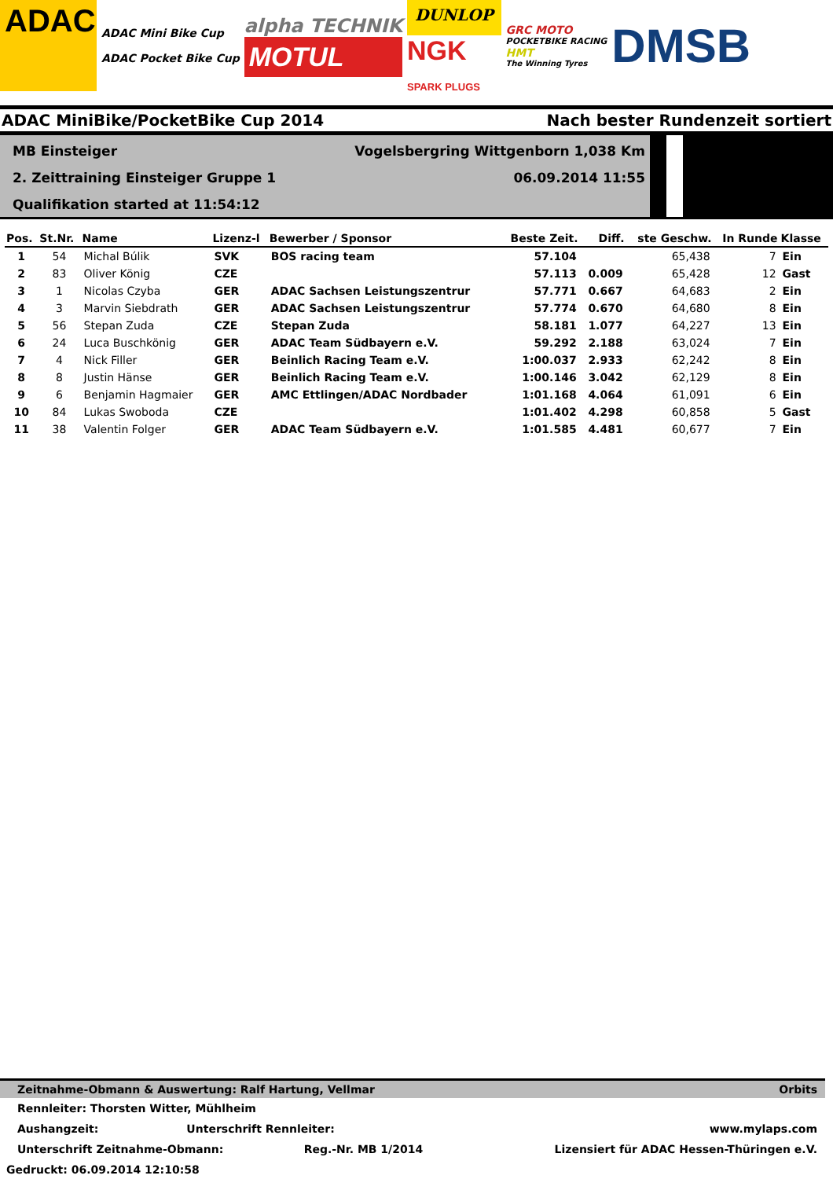ADAC
ADAC Mini Bike Cup
ADAC Pocket Bike Cup
alpha TECHNIK
MOTUL
DUNLOP
NGK
SPARK PLUGS
GRC MOTO
POCKETBIKE RACING
HMT
The Winning Tyres
DMSB
ADAC MiniBike/PocketBike Cup 2014 Nach bester Rundenzeit sortiert
MB Einsteiger Vogelsbergring Wittgenborn 1,038 Km
2. Zeittraining Einsteiger Gruppe 1 06.09.2014 11:55
Qualifikation started at 11:54:12
| Pos. | St.Nr. | Name | Lizenz-l | Bewerber / Sponsor | Beste Zeit. | Diff. | ste Geschw. | In Runde | Klasse |
| --- | --- | --- | --- | --- | --- | --- | --- | --- | --- |
| 1 | 54 | Michal Búlik | SVK | BOS racing team | 57.104 | | 65,438 | 7 | Ein |
| 2 | 83 | Oliver König | CZE | | 57.113 | 0.009 | 65,428 | 12 | Gast |
| 3 | 1 | Nicolas Czyba | GER | ADAC Sachsen Leistungszentrur | 57.771 | 0.667 | 64,683 | 2 | Ein |
| 4 | 3 | Marvin Siebdrath | GER | ADAC Sachsen Leistungszentrur | 57.774 | 0.670 | 64,680 | 8 | Ein |
| 5 | 56 | Stepan Zuda | CZE | Stepan Zuda | 58.181 | 1.077 | 64,227 | 13 | Ein |
| 6 | 24 | Luca Buschkönig | GER | ADAC Team Südbayern e.V. | 59.292 | 2.188 | 63,024 | 7 | Ein |
| 7 | 4 | Nick Filler | GER | Beinlich Racing Team e.V. | 1:00.037 | 2.933 | 62,242 | 8 | Ein |
| 8 | 8 | Justin Hänse | GER | Beinlich Racing Team e.V. | 1:00.146 | 3.042 | 62,129 | 8 | Ein |
| 9 | 6 | Benjamin Hagmaier | GER | AMC Ettlingen/ADAC Nordbader | 1:01.168 | 4.064 | 61,091 | 6 | Ein |
| 10 | 84 | Lukas Swoboda | CZE | | 1:01.402 | 4.298 | 60,858 | 5 | Gast |
| 11 | 38 | Valentin Folger | GER | ADAC Team Südbayern e.V. | 1:01.585 | 4.481 | 60,677 | 7 | Ein |
Zeitnahme-Obmann & Auswertung: Ralf Hartung, Vellmar Orbits
Rennleiter: Thorsten Witter, Mühlheim
Aushangzeit: Unterschrift Rennleiter: www.mylaps.com
Unterschrift Zeitnahme-Obmann: Reg.-Nr. MB 1/2014 Lizensiert für ADAC Hessen-Thüringen e.V.
Gedruckt: 06.09.2014 12:10:58